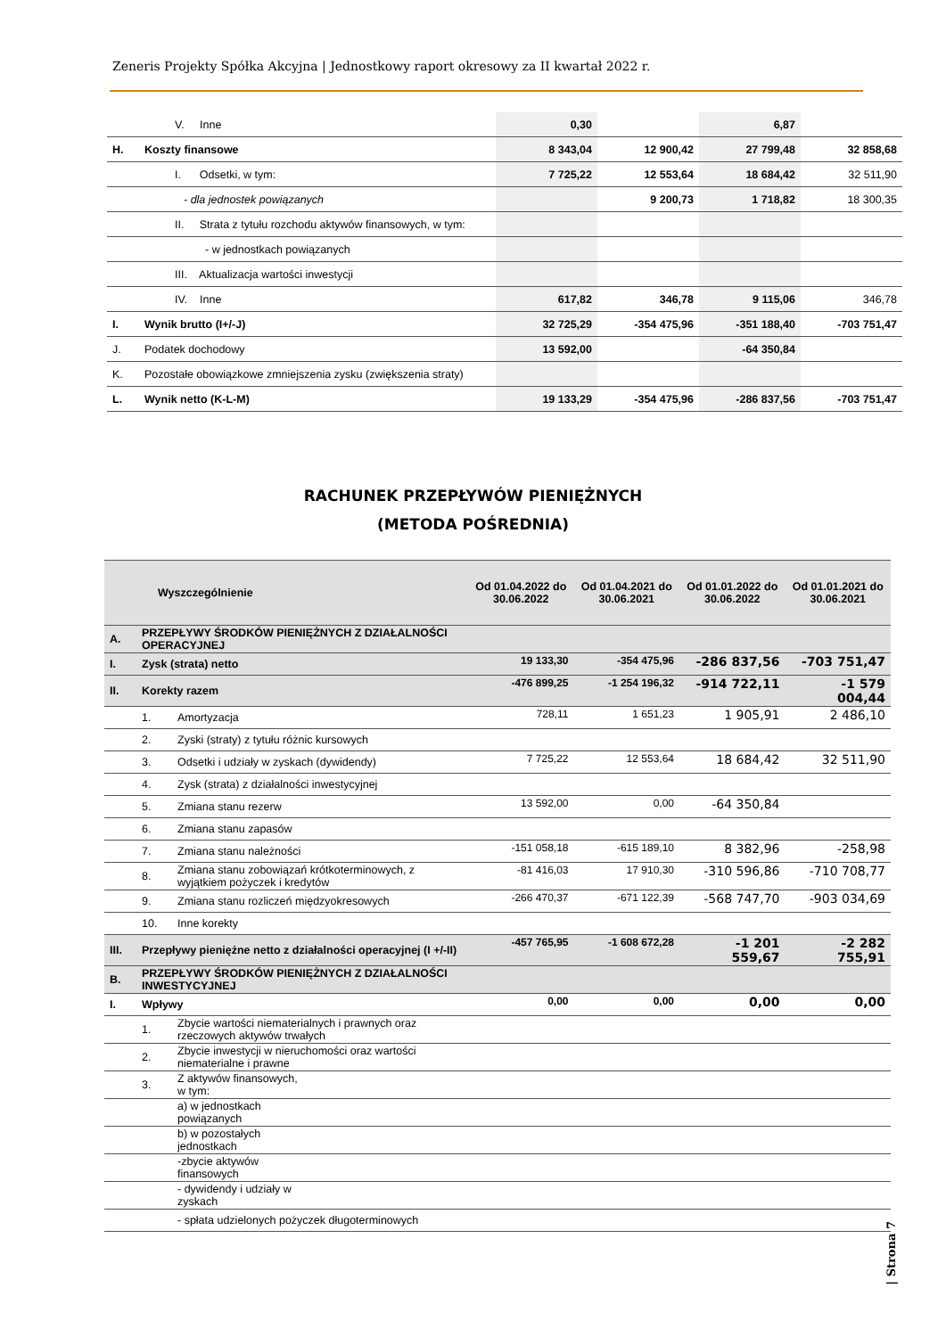Zeneris Projekty Spółka Akcyjna | Jednostkowy raport okresowy za II kwartał 2022 r.
| | V. Inne | 0,30 | | 6,87 | |
| H. | Koszty finansowe | 8 343,04 | 12 900,42 | 27 799,48 | 32 858,68 |
| | I. Odsetki, w tym: | 7 725,22 | 12 553,64 | 18 684,42 | 32 511,90 |
| | - dla jednostek powiązanych | | 9 200,73 | 1 718,82 | 18 300,35 |
| | II. Strata z tytułu rozchodu aktywów finansowych, w tym: | | | | |
| | - w jednostkach powiązanych | | | | |
| | III. Aktualizacja wartości inwestycji | | | | |
| | IV. Inne | 617,82 | 346,78 | 9 115,06 | 346,78 |
| I. | Wynik brutto (I+/-J) | 32 725,29 | -354 475,96 | -351 188,40 | -703 751,47 |
| J. | Podatek dochodowy | 13 592,00 | | -64 350,84 | |
| K. | Pozostałe obowiązkowe zmniejszenia zysku (zwiększenia straty) | | | | |
| L. | Wynik netto (K-L-M) | 19 133,29 | -354 475,96 | -286 837,56 | -703 751,47 |
RACHUNEK PRZEPŁYWÓW PIENIĘŻNYCH
(METODA POŚREDNIA)
| Wyszczególnienie | | | Od 01.04.2022 do 30.06.2022 | Od 01.04.2021 do 30.06.2021 | Od 01.01.2022 do 30.06.2022 | Od 01.01.2021 do 30.06.2021 |
| --- | --- | --- | --- | --- | --- | --- |
| A. | PRZEPŁYWY ŚRODKÓW PIENIĘŻNYCH Z DZIAŁALNOŚCI OPERACYJNEJ | | | | | |
| I. | Zysk (strata) netto | | 19 133,30 | -354 475,96 | -286 837,56 | -703 751,47 |
| II. | Korekty razem | | -476 899,25 | -1 254 196,32 | -914 722,11 | -1 579 004,44 |
| | 1. | Amortyzacja | 728,11 | 1 651,23 | 1 905,91 | 2 486,10 |
| | 2. | Zyski (straty) z tytułu różnic kursowych | | | | |
| | 3. | Odsetki i udziały w zyskach (dywidendy) | 7 725,22 | 12 553,64 | 18 684,42 | 32 511,90 |
| | 4. | Zysk (strata) z działalności inwestycyjnej | | | | |
| | 5. | Zmiana stanu rezerw | 13 592,00 | 0,00 | -64 350,84 | |
| | 6. | Zmiana stanu zapasów | | | | |
| | 7. | Zmiana stanu należności | -151 058,18 | -615 189,10 | 8 382,96 | -258,98 |
| | 8. | Zmiana stanu zobowiązań krótkoterminowych, z wyjątkiem pożyczek i kredytów | -81 416,03 | 17 910,30 | -310 596,86 | -710 708,77 |
| | 9. | Zmiana stanu rozliczeń międzyokresowych | -266 470,37 | -671 122,39 | -568 747,70 | -903 034,69 |
| | 10. | Inne korekty | | | | |
| III. | Przepływy pieniężne netto z działalności operacyjnej (I +/-II) | | -457 765,95 | -1 608 672,28 | -1 201 559,67 | -2 282 755,91 |
| B. | PRZEPŁYWY ŚRODKÓW PIENIĘŻNYCH Z DZIAŁALNOŚCI INWESTYCYJNEJ | | | | | |
| I. | Wpływy | | 0,00 | 0,00 | 0,00 | 0,00 |
| | 1. | Zbycie wartości niematerialnych i prawnych oraz rzeczowych aktywów trwałych | | | | |
| | 2. | Zbycie inwestycji w nieruchomości oraz wartości niematerialne i prawne | | | | |
| | 3. | Z aktywów finansowych, w tym: | | | | |
| | | a) w jednostkach powiązanych | | | | |
| | | b) w pozostałych jednostkach | | | | |
| | | -zbycie aktywów finansowych | | | | |
| | | - dywidendy i udziały w zyskach | | | | |
| | | - spłata udzielonych pożyczek długoterminowych | | | | |
| Strona 7